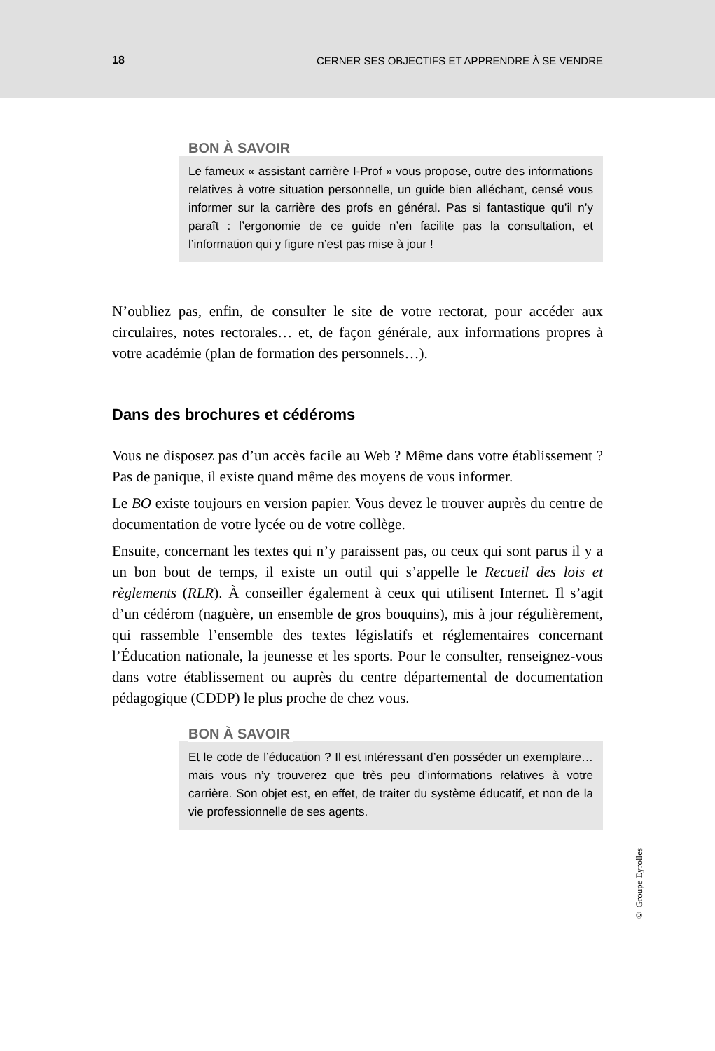18 CERNER SES OBJECTIFS ET APPRENDRE À SE VENDRE
BON À SAVOIR
Le fameux « assistant carrière I-Prof » vous propose, outre des informations relatives à votre situation personnelle, un guide bien alléchant, censé vous informer sur la carrière des profs en général. Pas si fantastique qu’il n’y paraît : l’ergonomie de ce guide n’en facilite pas la consultation, et l’information qui y figure n’est pas mise à jour !
N’oubliez pas, enfin, de consulter le site de votre rectorat, pour accéder aux circulaires, notes rectorales… et, de façon générale, aux informations propres à votre académie (plan de formation des personnels…).
Dans des brochures et cédéroms
Vous ne disposez pas d’un accès facile au Web ? Même dans votre établissement ? Pas de panique, il existe quand même des moyens de vous informer.
Le BO existe toujours en version papier. Vous devez le trouver auprès du centre de documentation de votre lycée ou de votre collège.
Ensuite, concernant les textes qui n’y paraissent pas, ou ceux qui sont parus il y a un bon bout de temps, il existe un outil qui s’appelle le Recueil des lois et règlements (RLR). À conseiller également à ceux qui utilisent Internet. Il s’agit d’un cédérom (naguère, un ensemble de gros bouquins), mis à jour régulièrement, qui rassemble l’ensemble des textes législatifs et réglementaires concernant l’Éducation nationale, la jeunesse et les sports. Pour le consulter, renseignez-vous dans votre établissement ou auprès du centre départemental de documentation pédagogique (CDDP) le plus proche de chez vous.
BON À SAVOIR
Et le code de l’éducation ? Il est intéressant d’en posséder un exemplaire… mais vous n’y trouverez que très peu d’informations relatives à votre carrière. Son objet est, en effet, de traiter du système éducatif, et non de la vie professionnelle de ses agents.
© Groupe Eyrolles